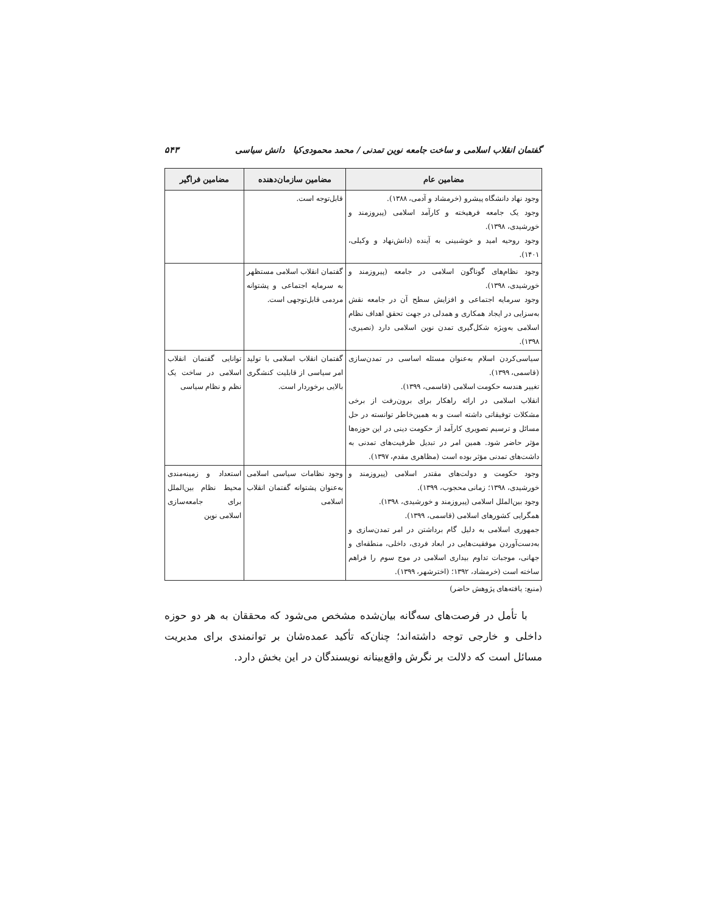گفتمان انقلاب اسلامی و ساخت جامعه نوین تمدنی / محمد محمودی‌کیا دانش سیاسی ۵۴۳
| مضامین عام | مضامین سازمان‌دهنده | مضامین فراگیر |
| --- | --- | --- |
| وجود نهاد دانشگاه پیشرو (خرمشاد و آدمی، ۱۳۸۸). وجود یک جامعه فرهیخته و کارآمد اسلامی (پیروزمند و خورشیدی، ۱۳۹۸). وجود روحیه امید و خوشبینی به آینده (دانش‌نهاد و وکیلی، ۱۴۰۱). | قابل‌توجه است. | |
| وجود نظام‌های گوناگون اسلامی در جامعه (پیروزمند و خورشیدی، ۱۳۹۸). وجود سرمایه اجتماعی و افزایش سطح آن در جامعه نقش به‌سزایی در ایجاد همکاری و همدلی در جهت تحقق اهداف نظام اسلامی به‌ویژه شکل‌گیری تمدن نوین اسلامی دارد (نصیری، ۱۳۹۸). | گفتمان انقلاب اسلامی مستظهر به سرمایه اجتماعی و پشتوانه مردمی قابل‌توجهی است. | |
| سیاسی‌کردن اسلام به‌عنوان مسئله اساسی در تمدن‌سازی (قاسمی، ۱۳۹۹). تغییر هندسه حکومت اسلامی (قاسمی، ۱۳۹۹). انقلاب اسلامی در ارائه راهکار برای برون‌رفت از برخی مشکلات توفیقاتی داشته است و به همین‌خاطر توانسته در حل مسائل و ترسیم تصویری کارآمد از حکومت دینی در این حوزه‌ها مؤثر حاضر شود. همین امر در تبدیل ظرفیت‌های تمدنی به داشت‌های تمدنی مؤثر بوده است (مظاهری مقدم، ۱۳۹۷). | گفتمان انقلاب اسلامی با تولید امر سیاسی از قابلیت کنشگری بالایی برخوردار است. | توانایی گفتمان انقلاب اسلامی در ساخت یک نظم و نظام سیاسی |
| وجود حکومت و دولت‌های مقتدر اسلامی (پیروزمند و خورشیدی، ۱۳۹۸؛ زمانی محجوب، ۱۳۹۹). وجود بین‌الملل اسلامی (پیروزمند و خورشیدی، ۱۳۹۸). همگرایی کشورهای اسلامی (قاسمی، ۱۳۹۹). جمهوری اسلامی به دلیل گام برداشتن در امر تمدن‌سازی و به‌دست‌آوردن موفقیت‌هایی در ابعاد فردی، داخلی، منطقه‌ای و جهانی، موجبات تداوم بیداری اسلامی در موج سوم را فراهم ساخته است (خرمشاد، ۱۳۹۲؛ (اخترشهر، ۱۳۹۹). | وجود نظامات سیاسی اسلامی به‌عنوان پشتوانه گفتمان انقلاب اسلامی | استعداد و زمینه‌مندی محیط نظام بین‌الملل برای جامعه‌سازی اسلامی نوین |
(منبع: یافته‌های پژوهش حاضر)
با تأمل در فرصت‌های سه‌گانه بیان‌شده مشخص می‌شود که محققان به هر دو حوزه داخلی و خارجی توجه داشته‌اند؛ چنان‌که تأکید عمده‌شان بر توانمندی برای مدیریت مسائل است که دلالت بر نگرش واقع‌بینانه نویسندگان در این بخش دارد.